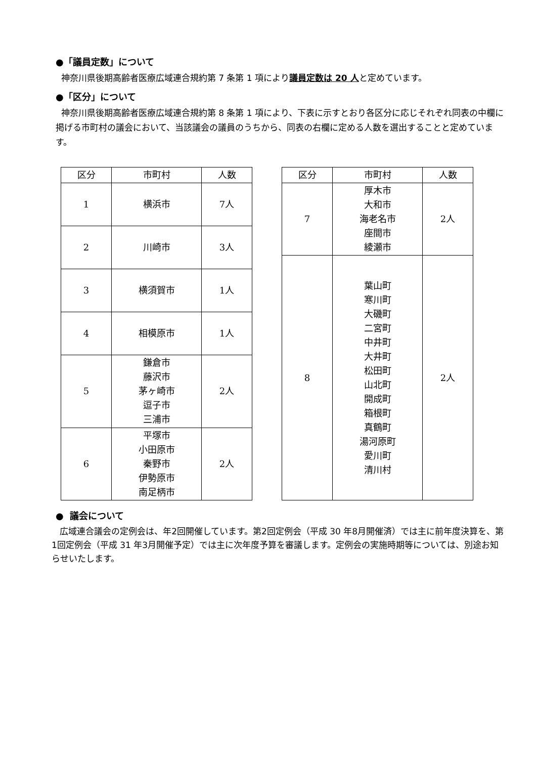●「議員定数」について
神奈川県後期高齢者医療広域連合規約第 7 条第 1 項により議員定数は 20 人と定めています。
●「区分」について
神奈川県後期高齢者医療広域連合規約第 8 条第 1 項により、下表に示すとおり各区分に応じそれぞれ同表の中欄に掲げる市町村の議会において、当該議会の議員のうちから、同表の右欄に定める人数を選出することと定めています。
| 区分 | 市町村 | 人数 |
| --- | --- | --- |
| 1 | 横浜市 | 7人 |
| 2 | 川崎市 | 3人 |
| 3 | 横須賀市 | 1人 |
| 4 | 相模原市 | 1人 |
| 5 | 鎌倉市 藤沢市 茅ヶ崎市 逗子市 三浦市 | 2人 |
| 6 | 平塚市 小田原市 秦野市 伊勢原市 南足柄市 | 2人 |
| 区分 | 市町村 | 人数 |
| --- | --- | --- |
| 7 | 厚木市 大和市 海老名市 座間市 綾瀬市 | 2人 |
| 8 | 葉山町 寒川町 大磯町 二宮町 中井町 大井町 松田町 山北町 開成町 箱根町 真鶴町 湯河原町 愛川町 清川村 | 2人 |
● 議会について
広域連合議会の定例会は、年2回開催しています。第2回定例会（平成 30 年8月開催済）では主に前年度決算を、第1回定例会（平成 31 年3月開催予定）では主に次年度予算を審議します。定例会の実施時期等については、別途お知らせいたします。